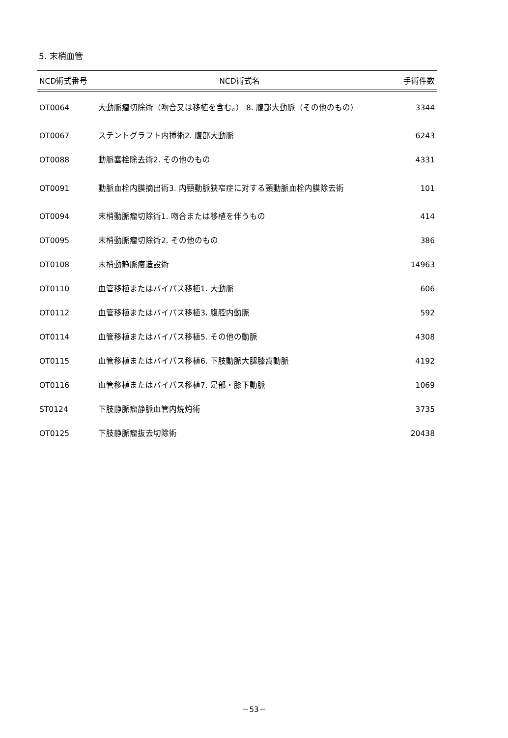5. 末梢血管
| NCD術式番号 | NCD術式名 | 手術件数 |
| --- | --- | --- |
| OT0064 | 大動脈瘤切除術（吻合又は移植を含む。） 8. 腹部大動脈（その他のもの） | 3344 |
| OT0067 | ステントグラフト内挿術2. 腹部大動脈 | 6243 |
| OT0088 | 動脈塞栓除去術2. その他のもの | 4331 |
| OT0091 | 動脈血栓内膜摘出術3. 内頸動脈狭窄症に対する頸動脈血栓内膜除去術 | 101 |
| OT0094 | 末梢動脈瘤切除術1. 吻合または移植を伴うもの | 414 |
| OT0095 | 末梢動脈瘤切除術2. その他のもの | 386 |
| OT0108 | 末梢動静脈瘻造設術 | 14963 |
| OT0110 | 血管移植またはバイパス移植1. 大動脈 | 606 |
| OT0112 | 血管移植またはバイパス移植3. 腹腔内動脈 | 592 |
| OT0114 | 血管移植またはバイパス移植5. その他の動脈 | 4308 |
| OT0115 | 血管移植またはバイパス移植6. 下肢動脈大腿膝窩動脈 | 4192 |
| OT0116 | 血管移植またはバイパス移植7. 足部・膝下動脈 | 1069 |
| ST0124 | 下肢静脈瘤静脈血管内焼灼術 | 3735 |
| OT0125 | 下肢静脈瘤抜去切除術 | 20438 |
－53－